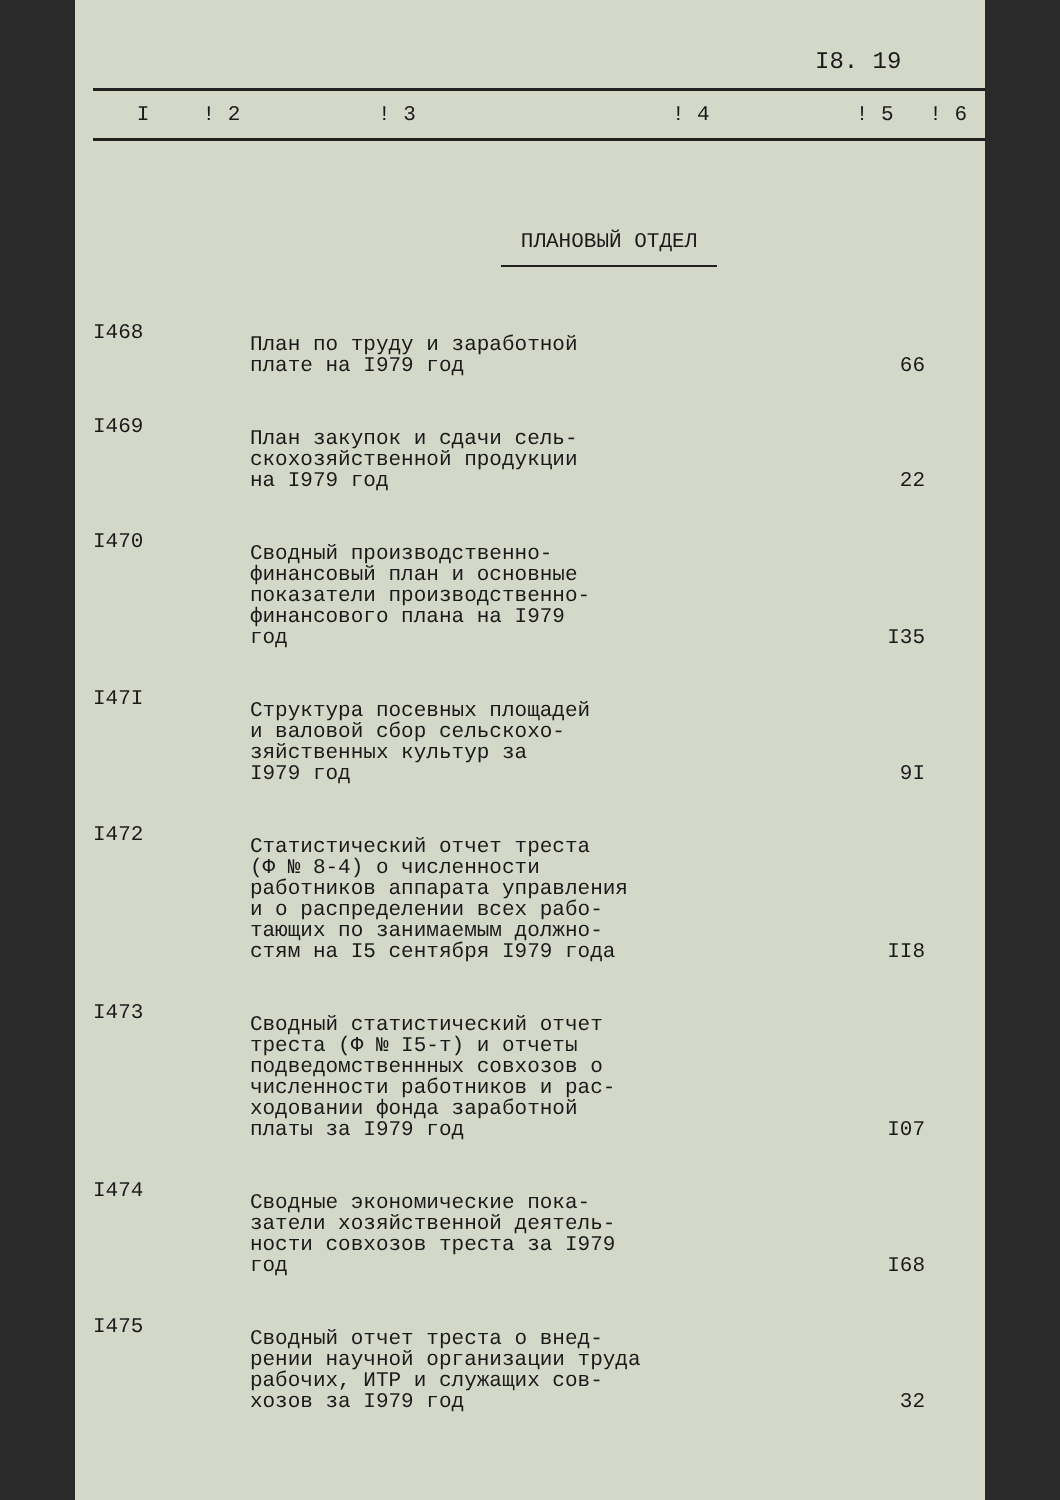I8. 19
| I | ! 2 | ! 3 | ! 4 | ! 5 | ! 6 |
| --- | --- | --- | --- | --- | --- |
| ПЛАНОВЫЙ ОТДЕЛ | | | | | |
| I468 | | План по труду и заработной плате на I979 год | | 66 | |
| I469 | | План закупок и сдачи сель- скохозяйственной продукции на I979 год | | 22 | |
| I470 | | Сводный производственно- финансовый план и основные показатели производственно- финансового плана на I979 год | | I35 | |
| I47I | | Структура посевных площадей и валовой сбор сельскохо- зяйственных культур за I979 год | | 9I | |
| I472 | | Статистический отчет треста (Ф № 8-4) о численности работников аппарата управления и о распределении всех рабо- тающих по занимаемым должно- стям на I5 сентября I979 года | | II8 | |
| I473 | | Сводный статистический отчет треста (Ф № I5-т) и отчеты подведомственнных совхозов о численности работников и рас- ходовании фонда заработной платы за I979 год | | I07 | |
| I474 | | Сводные экономические пока- затели хозяйственной деятель- ности совхозов треста за I979 год | | I68 | |
| I475 | | Сводный отчет треста о внед- рении научной организации труда рабочих, ИТР и служащих сов- хозов за I979 год | | 32 | |